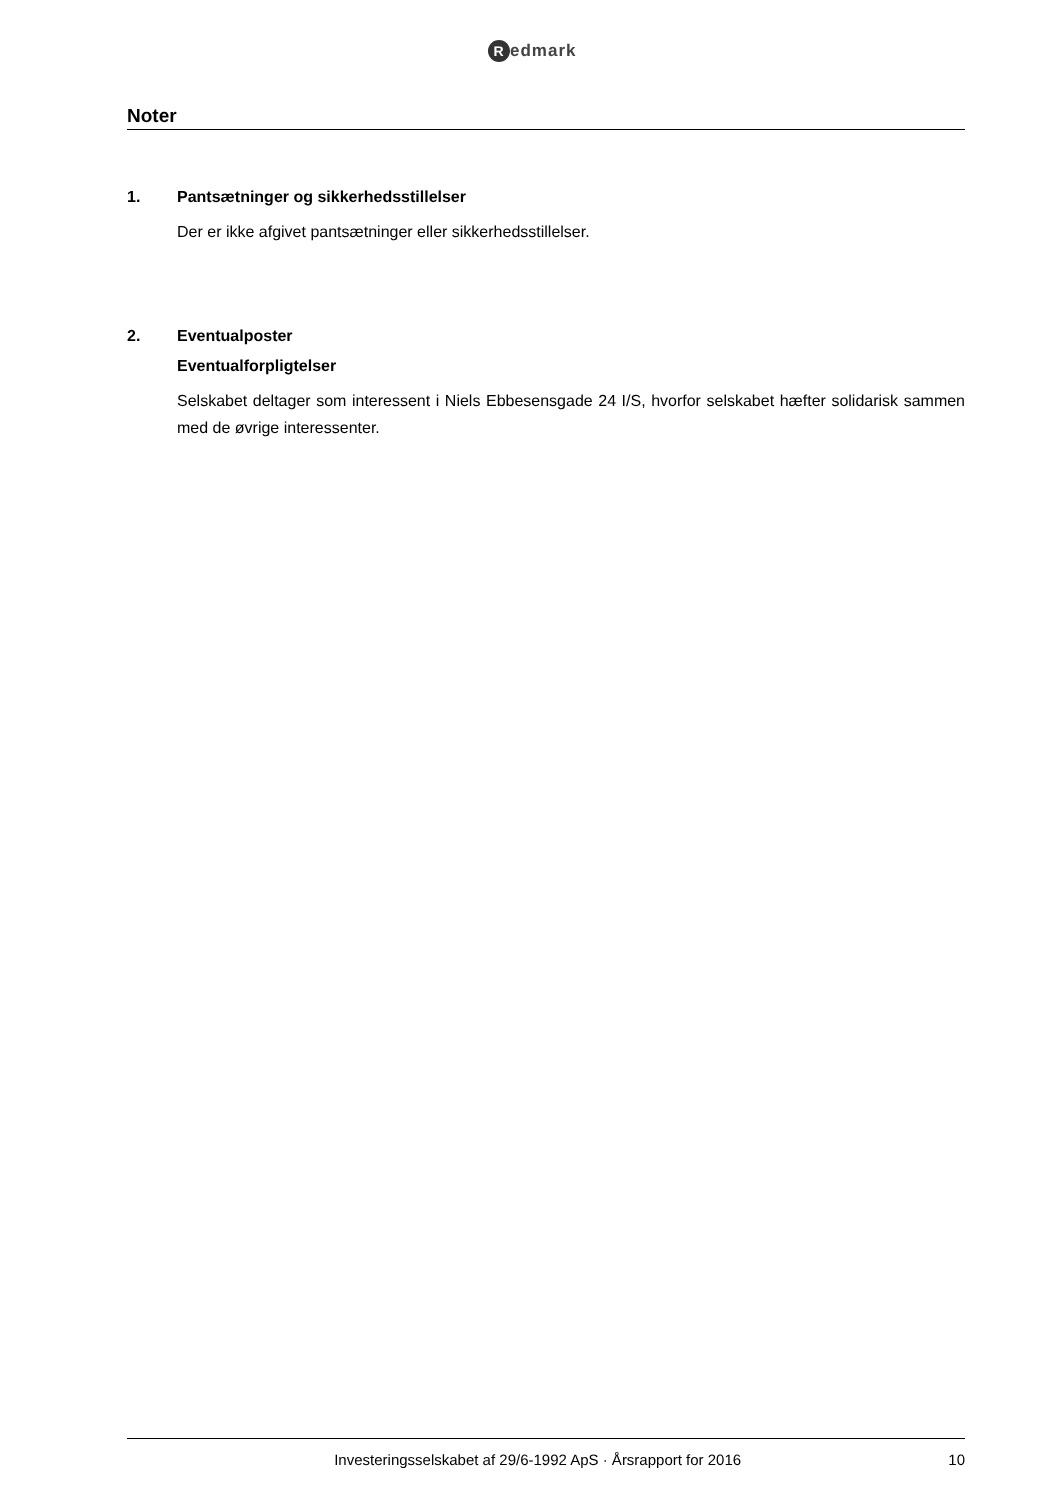Redmark
Noter
1. Pantsætninger og sikkerhedsstillelser
Der er ikke afgivet pantsætninger eller sikkerhedsstillelser.
2. Eventualposter
Eventualforpligtelser
Selskabet deltager som interessent i Niels Ebbesensgade 24 I/S, hvorfor selskabet hæfter solidarisk sammen med de øvrige interessenter.
Investeringsselskabet af 29/6-1992 ApS · Årsrapport for 2016
10